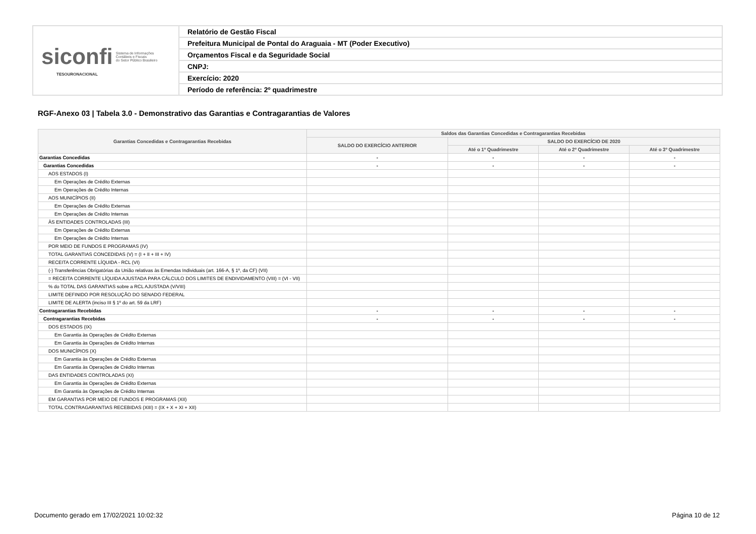| siconfi Sistema de Informações Contábeis e Fiscais do Setor Público Brasileiro TESOURONACIONAL | Relatório de Gestão Fiscal |
| | Prefeitura Municipal de Pontal do Araguaia - MT (Poder Executivo) |
| | Orçamentos Fiscal e da Seguridade Social |
| | CNPJ: |
| | Exercício: 2020 |
| | Período de referência: 2º quadrimestre |
RGF-Anexo 03 | Tabela 3.0 - Demonstrativo das Garantias e Contragarantias de Valores
| Garantias Concedidas e Contragarantias Recebidas | Saldos das Garantias Concedidas e Contragarantias Recebidas | | | |
| --- | --- | --- | --- | --- |
| | SALDO DO EXERCÍCIO ANTERIOR | SALDO DO EXERCÍCIO DE 2020 | | |
| | | Até o 1º Quadrimestre | Até o 2º Quadrimestre | Até o 3º Quadrimestre |
| Garantias Concedidas | - | - | - | - |
| Garantias Concedidas | - | - | - | - |
| AOS ESTADOS (I) | | | | |
| Em Operações de Crédito Externas | | | | |
| Em Operações de Crédito Internas | | | | |
| AOS MUNICÍPIOS (II) | | | | |
| Em Operações de Crédito Externas | | | | |
| Em Operações de Crédito Internas | | | | |
| ÀS ENTIDADES CONTROLADAS (III) | | | | |
| Em Operações de Crédito Externas | | | | |
| Em Operações de Crédito Internas | | | | |
| POR MEIO DE FUNDOS E PROGRAMAS (IV) | | | | |
| TOTAL GARANTIAS CONCEDIDAS (V) = (I + II + III + IV) | | | | |
| RECEITA CORRENTE LÍQUIDA - RCL (VI) | | | | |
| (-) Transferências Obrigatórias da União relativas às Emendas Individuais (art. 166-A, § 1º, da CF) (VII) | | | | |
| = RECEITA CORRENTE LÍQUIDA AJUSTADA PARA CÁLCULO DOS LIMITES DE ENDIVIDAMENTO (VIII) = (VI - VII) | | | | |
| % do TOTAL DAS GARANTIAS sobre a RCL AJUSTADA (V/VIII) | | | | |
| LIMITE DEFINIDO POR RESOLUÇÃO DO SENADO FEDERAL | | | | |
| LIMITE DE ALERTA (inciso III § 1º do art. 59 da LRF) | | | | |
| Contragarantias Recebidas | - | - | - | - |
| Contragarantias Recebidas | - | - | - | - |
| DOS ESTADOS (IX) | | | | |
| Em Garantia às Operações de Crédito Externas | | | | |
| Em Garantia às Operações de Crédito Internas | | | | |
| DOS MUNICÍPIOS (X) | | | | |
| Em Garantia às Operações de Crédito Externas | | | | |
| Em Garantia às Operações de Crédito Internas | | | | |
| DAS ENTIDADES CONTROLADAS (XI) | | | | |
| Em Garantia às Operações de Crédito Externas | | | | |
| Em Garantia às Operações de Crédito Internas | | | | |
| EM GARANTIAS POR MEIO DE FUNDOS E PROGRAMAS (XII) | | | | |
| TOTAL CONTRAGARANTIAS RECEBIDAS (XIII) = (IX + X + XI + XII) | | | | |
Documento gerado em 17/02/2021 10:02:32
Página 10 de 12